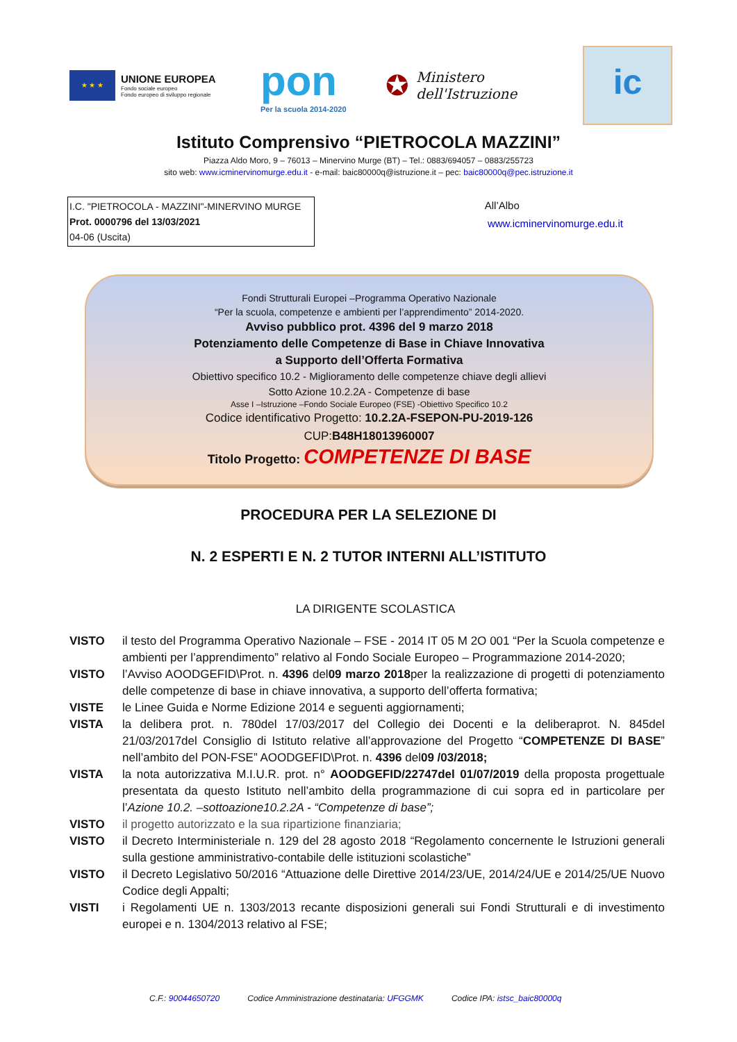★ ★ ★
UNIONE EUROPEA
Fondo sociale europeo
Fondo europeo di sviluppo regionale
pon
Per la scuola 2014-2020
✪
Ministero dell'Istruzione
ic
Istituto Comprensivo “PIETROCOLA MAZZINI”
Piazza Aldo Moro, 9 – 76013 – Minervino Murge (BT) – Tel.: 0883/694057 – 0883/255723
sito web: www.icminervinomurge.edu.it - e-mail: baic80000q@istruzione.it – pec: baic80000q@pec.istruzione.it
I.C. "PIETROCOLA - MAZZINI"-MINERVINO MURGE
Prot. 0000796 del 13/03/2021
04-06 (Uscita)
All’Albo
www.icminervinomurge.edu.it
Fondi Strutturali Europei –Programma Operativo Nazionale
“Per la scuola, competenze e ambienti per l’apprendimento” 2014-2020.
Avviso pubblico prot. 4396 del 9 marzo 2018
Potenziamento delle Competenze di Base in Chiave Innovativa
a Supporto dell’Offerta Formativa
Obiettivo specifico 10.2 - Miglioramento delle competenze chiave degli allievi
Sotto Azione 10.2.2A - Competenze di base
Asse I –Istruzione –Fondo Sociale Europeo (FSE) -Obiettivo Specifico 10.2
Codice identificativo Progetto: 10.2.2A-FSEPON-PU-2019-126
CUP:B48H18013960007
Titolo Progetto: COMPETENZE DI BASE
PROCEDURA PER LA SELEZIONE DI
N. 2 ESPERTI E N. 2 TUTOR INTERNI ALL’ISTITUTO
LA DIRIGENTE SCOLASTICA
VISTO il testo del Programma Operativo Nazionale – FSE - 2014 IT 05 M 2O 001 “Per la Scuola competenze e ambienti per l’apprendimento” relativo al Fondo Sociale Europeo – Programmazione 2014-2020;
VISTO l’Avviso AOODGEFID\Prot. n. 4396 del09 marzo 2018per la realizzazione di progetti di potenziamento delle competenze di base in chiave innovativa, a supporto dell’offerta formativa;
VISTE le Linee Guida e Norme Edizione 2014 e seguenti aggiornamenti;
VISTA la delibera prot. n. 780del 17/03/2017 del Collegio dei Docenti e la deliberaprot. N. 845del 21/03/2017del Consiglio di Istituto relative all’approvazione del Progetto “COMPETENZE DI BASE” nell’ambito del PON-FSE” AOODGEFID\Prot. n. 4396 del09 /03/2018;
VISTA la nota autorizzativa M.I.U.R. prot. n° AOODGEFID/22747del 01/07/2019 della proposta progettuale presentata da questo Istituto nell’ambito della programmazione di cui sopra ed in particolare per l’Azione 10.2. –sottoazione10.2.2A - “Competenze di base”;
VISTO il progetto autorizzato e la sua ripartizione finanziaria;
VISTO il Decreto Interministeriale n. 129 del 28 agosto 2018 “Regolamento concernente le Istruzioni generali sulla gestione amministrativo-contabile delle istituzioni scolastiche”
VISTO il Decreto Legislativo 50/2016 “Attuazione delle Direttive 2014/23/UE, 2014/24/UE e 2014/25/UE Nuovo Codice degli Appalti;
VISTI i Regolamenti UE n. 1303/2013 recante disposizioni generali sui Fondi Strutturali e di investimento europei e n. 1304/2013 relativo al FSE;
C.F.: 90044650720 Codice Amministrazione destinataria: UFGGMK
Codice IPA: istsc_baic80000q